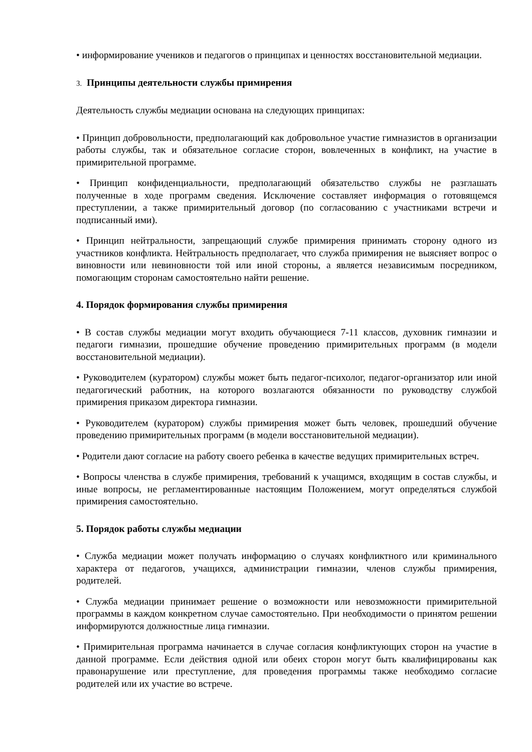• информирование учеников и педагогов о принципах и ценностях восстановительной медиации.
3. Принципы деятельности службы примирения
Деятельность службы медиации основана на следующих принципах:
• Принцип добровольности, предполагающий как добровольное участие гимназистов в организации работы службы, так и обязательное согласие сторон, вовлеченных в конфликт, на участие в примирительной программе.
• Принцип конфиденциальности, предполагающий обязательство службы не разглашать полученные в ходе программ сведения. Исключение составляет информация о готовящемся преступлении, а также примирительный договор (по согласованию с участниками встречи и подписанный ими).
• Принцип нейтральности, запрещающий службе примирения принимать сторону одного из участников конфликта. Нейтральность предполагает, что служба примирения не выясняет вопрос о виновности или невиновности той или иной стороны, а является независимым посредником, помогающим сторонам самостоятельно найти решение.
4. Порядок формирования службы примирения
• В состав службы медиации могут входить обучающиеся 7-11 классов, духовник гимназии и педагоги гимназии, прошедшие обучение проведению примирительных программ (в модели восстановительной медиации).
• Руководителем (куратором) службы может быть педагог-психолог, педагог-организатор или иной педагогический работник, на которого возлагаются обязанности по руководству службой примирения приказом директора гимназии.
• Руководителем (куратором) службы примирения может быть человек, прошедший обучение проведению примирительных программ (в модели восстановительной медиации).
• Родители дают согласие на работу своего ребенка в качестве ведущих примирительных встреч.
• Вопросы членства в службе примирения, требований к учащимся, входящим в состав службы, и иные вопросы, не регламентированные настоящим Положением, могут определяться службой примирения самостоятельно.
5. Порядок работы службы медиации
• Служба медиации может получать информацию о случаях конфликтного или криминального характера от педагогов, учащихся, администрации гимназии, членов службы примирения, родителей.
• Служба медиации принимает решение о возможности или невозможности примирительной программы в каждом конкретном случае самостоятельно. При необходимости о принятом решении информируются должностные лица гимназии.
• Примирительная программа начинается в случае согласия конфликтующих сторон на участие в данной программе. Если действия одной или обеих сторон могут быть квалифицированы как правонарушение или преступление, для проведения программы также необходимо согласие родителей или их участие во встрече.